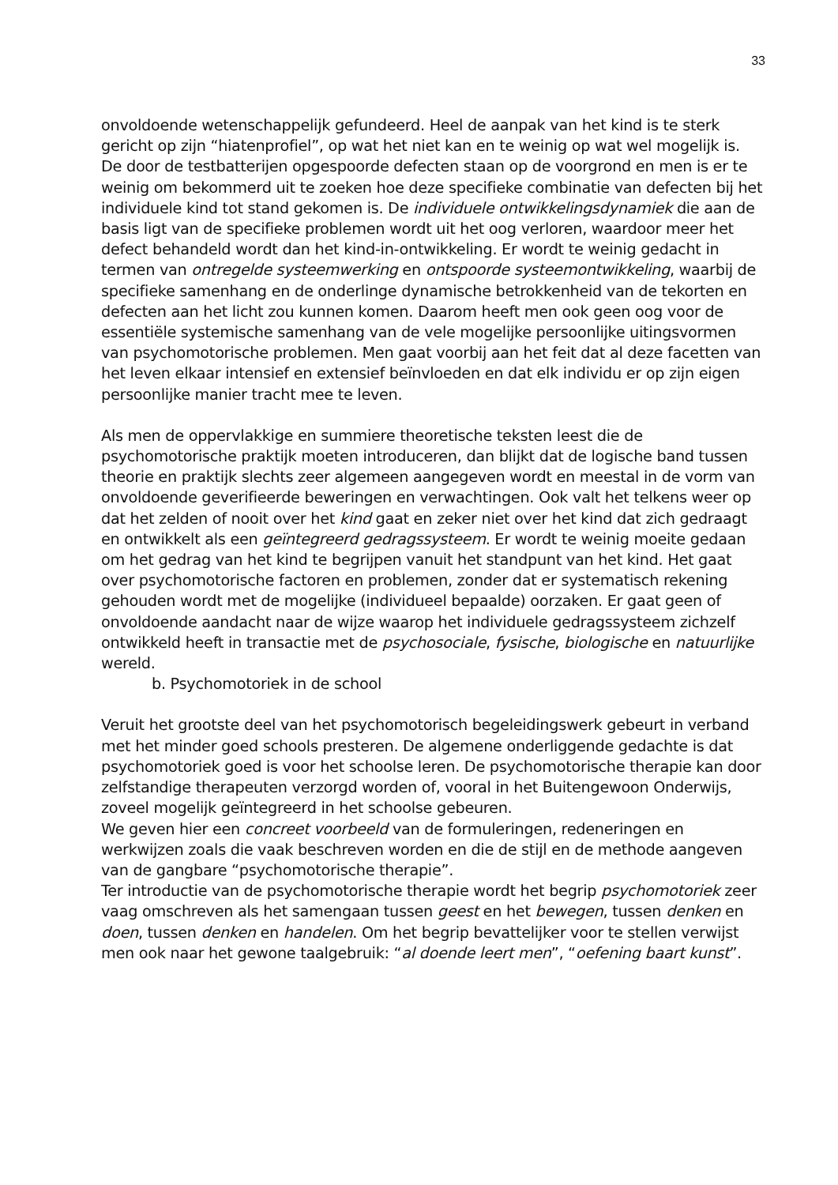33
onvoldoende wetenschappelijk gefundeerd. Heel de aanpak van het kind is te sterk gericht op zijn “hiatenprofiel”, op wat het niet kan en te weinig op wat wel mogelijk is.
De door de testbatterijen opgespoorde defecten staan op de voorgrond en men is er te weinig om bekommerd uit te zoeken hoe deze specifieke combinatie van defecten bij het individuele kind tot stand gekomen is. De individuele ontwikkelingsdynamiek die aan de basis ligt van de specifieke problemen wordt uit het oog verloren, waardoor meer het defect behandeld wordt dan het kind-in-ontwikkeling. Er wordt te weinig gedacht in termen van ontregelde systeemwerking en ontspoorde systeemontwikkeling, waarbij de specifieke samenhang en de onderlinge dynamische betrokkenheid van de tekorten en defecten aan het licht zou kunnen komen. Daarom heeft men ook geen oog voor de essentiële systemische samenhang van de vele mogelijke persoonlijke uitingsvormen van psychomotorische problemen. Men gaat voorbij aan het feit dat al deze facetten van het leven elkaar intensief en extensief beïnvloeden en dat elk individu er op zijn eigen persoonlijke manier tracht mee te leven.
Als men de oppervlakkige en summiere theoretische teksten leest die de psychomotorische praktijk moeten introduceren, dan blijkt dat de logische band tussen theorie en praktijk slechts zeer algemeen aangegeven wordt en meestal in de vorm van onvoldoende geverifieerde beweringen en verwachtingen. Ook valt het telkens weer op dat het zelden of nooit over het kind gaat en zeker niet over het kind dat zich gedraagt en ontwikkelt als een geïntegreerd gedragssysteem. Er wordt te weinig moeite gedaan om het gedrag van het kind te begrijpen vanuit het standpunt van het kind. Het gaat over psychomotorische factoren en problemen, zonder dat er systematisch rekening gehouden wordt met de mogelijke (individueel bepaalde) oorzaken. Er gaat geen of onvoldoende aandacht naar de wijze waarop het individuele gedragssysteem zichzelf ontwikkeld heeft in transactie met de psychosociale, fysische, biologische en natuurlijke wereld.
b. Psychomotoriek in de school
Veruit het grootste deel van het psychomotorisch begeleidingswerk gebeurt in verband met het minder goed schools presteren. De algemene onderliggende gedachte is dat psychomotoriek goed is voor het schoolse leren. De psychomotorische therapie kan door zelfstandige therapeuten verzorgd worden of, vooral in het Buitengewoon Onderwijs, zoveel mogelijk geïntegreerd in het schoolse gebeuren.
We geven hier een concreet voorbeeld van de formuleringen, redeneringen en werkwijzen zoals die vaak beschreven worden en die de stijl en de methode aangeven van de gangbare “psychomotorische therapie”.
Ter introductie van de psychomotorische therapie wordt het begrip psychomotoriek zeer vaag omschreven als het samengaan tussen geest en het bewegen, tussen denken en doen, tussen denken en handelen. Om het begrip bevattelijker voor te stellen verwijst men ook naar het gewone taalgebruik: “al doende leert men”, “oefening baart kunst”.